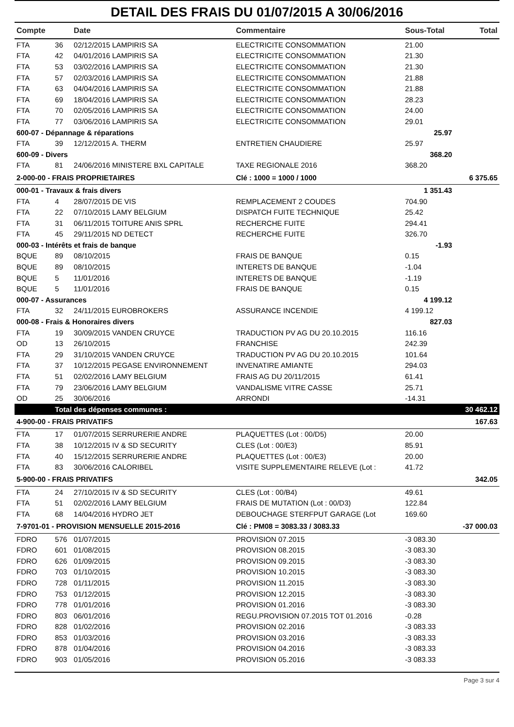DETAIL DES FRAIS DU 01/07/2015 A 30/06/2016
| Compte | | Date | Commentaire | Sous-Total | Total |
| --- | --- | --- | --- | --- | --- |
| FTA | 36 | 02/12/2015 LAMPIRIS SA | ELECTRICITE CONSOMMATION | 21.00 | |
| FTA | 42 | 04/01/2016 LAMPIRIS SA | ELECTRICITE CONSOMMATION | 21.30 | |
| FTA | 53 | 03/02/2016 LAMPIRIS SA | ELECTRICITE CONSOMMATION | 21.30 | |
| FTA | 57 | 02/03/2016 LAMPIRIS SA | ELECTRICITE CONSOMMATION | 21.88 | |
| FTA | 63 | 04/04/2016 LAMPIRIS SA | ELECTRICITE CONSOMMATION | 21.88 | |
| FTA | 69 | 18/04/2016 LAMPIRIS SA | ELECTRICITE CONSOMMATION | 28.23 | |
| FTA | 70 | 02/05/2016 LAMPIRIS SA | ELECTRICITE CONSOMMATION | 24.00 | |
| FTA | 77 | 03/06/2016 LAMPIRIS SA | ELECTRICITE CONSOMMATION | 29.01 | |
| 600-07 - Dépannage & réparations | | | | 25.97 | |
| FTA | 39 | 12/12/2015 A. THERM | ENTRETIEN CHAUDIERE | 25.97 | |
| 600-09 - Divers | | | | 368.20 | |
| FTA | 81 | 24/06/2016 MINISTERE BXL CAPITALE | TAXE REGIONALE 2016 | 368.20 | |
| 2-000-00 - FRAIS PROPRIETAIRES | | | Clé : 1000 = 1000 / 1000 | | 6 375.65 |
| 000-01 - Travaux & frais divers | | | | 1 351.43 | |
| FTA | 4 | 28/07/2015 DE VIS | REMPLACEMENT 2 COUDES | 704.90 | |
| FTA | 22 | 07/10/2015 LAMY BELGIUM | DISPATCH FUITE TECHNIQUE | 25.42 | |
| FTA | 31 | 06/11/2015 TOITURE ANIS SPRL | RECHERCHE FUITE | 294.41 | |
| FTA | 45 | 29/11/2015 ND DETECT | RECHERCHE FUITE | 326.70 | |
| 000-03 - Intérêts et frais de banque | | | | -1.93 | |
| BQUE | 89 | 08/10/2015 | FRAIS DE BANQUE | 0.15 | |
| BQUE | 89 | 08/10/2015 | INTERETS DE BANQUE | -1.04 | |
| BQUE | 5 | 11/01/2016 | INTERETS DE BANQUE | -1.19 | |
| BQUE | 5 | 11/01/2016 | FRAIS DE BANQUE | 0.15 | |
| 000-07 - Assurances | | | | 4 199.12 | |
| FTA | 32 | 24/11/2015 EUROBROKERS | ASSURANCE INCENDIE | 4 199.12 | |
| 000-08 - Frais & Honoraires divers | | | | 827.03 | |
| FTA | 19 | 30/09/2015 VANDEN CRUYCE | TRADUCTION PV AG DU 20.10.2015 | 116.16 | |
| OD | 13 | 26/10/2015 | FRANCHISE | 242.39 | |
| FTA | 29 | 31/10/2015 VANDEN CRUYCE | TRADUCTION PV AG DU 20.10.2015 | 101.64 | |
| FTA | 37 | 10/12/2015 PEGASE ENVIRONNEMENT | INVENATIRE AMIANTE | 294.03 | |
| FTA | 51 | 02/02/2016 LAMY BELGIUM | FRAIS AG DU 20/11/2015 | 61.41 | |
| FTA | 79 | 23/06/2016 LAMY BELGIUM | VANDALISME VITRE CASSE | 25.71 | |
| OD | 25 | 30/06/2016 | ARRONDI | -14.31 | |
| | Total des dépenses communes : | | | | 30 462.12 |
| 4-900-00 - FRAIS PRIVATIFS | | | | | 167.63 |
| FTA | 17 | 01/07/2015 SERRURERIE ANDRE | PLAQUETTES (Lot : 00/D5) | 20.00 | |
| FTA | 38 | 10/12/2015 IV & SD SECURITY | CLES (Lot : 00/E3) | 85.91 | |
| FTA | 40 | 15/12/2015 SERRURERIE ANDRE | PLAQUETTES (Lot : 00/E3) | 20.00 | |
| FTA | 83 | 30/06/2016 CALORIBEL | VISITE SUPPLEMENTAIRE RELEVE (Lot : | 41.72 | |
| 5-900-00 - FRAIS PRIVATIFS | | | | | 342.05 |
| FTA | 24 | 27/10/2015 IV & SD SECURITY | CLES (Lot : 00/B4) | 49.61 | |
| FTA | 51 | 02/02/2016 LAMY BELGIUM | FRAIS DE MUTATION (Lot : 00/D3) | 122.84 | |
| FTA | 68 | 14/04/2016 HYDRO JET | DEBOUCHAGE STERFPUT GARAGE (Lot | 169.60 | |
| 7-9701-01 - PROVISION MENSUELLE 2015-2016 | | | Clé : PM08 = 3083.33 / 3083.33 | | -37 000.03 |
| FDRO | 576 | 01/07/2015 | PROVISION 07.2015 | -3 083.30 | |
| FDRO | 601 | 01/08/2015 | PROVISION 08.2015 | -3 083.30 | |
| FDRO | 626 | 01/09/2015 | PROVISION 09.2015 | -3 083.30 | |
| FDRO | 703 | 01/10/2015 | PROVISION 10.2015 | -3 083.30 | |
| FDRO | 728 | 01/11/2015 | PROVISION 11.2015 | -3 083.30 | |
| FDRO | 753 | 01/12/2015 | PROVISION 12.2015 | -3 083.30 | |
| FDRO | 778 | 01/01/2016 | PROVISION 01.2016 | -3 083.30 | |
| FDRO | 803 | 06/01/2016 | REGU.PROVISION 07.2015 TOT 01.2016 | -0.28 | |
| FDRO | 828 | 01/02/2016 | PROVISION 02.2016 | -3 083.33 | |
| FDRO | 853 | 01/03/2016 | PROVISION 03.2016 | -3 083.33 | |
| FDRO | 878 | 01/04/2016 | PROVISION 04.2016 | -3 083.33 | |
| FDRO | 903 | 01/05/2016 | PROVISION 05.2016 | -3 083.33 | |
Page 3 sur 4